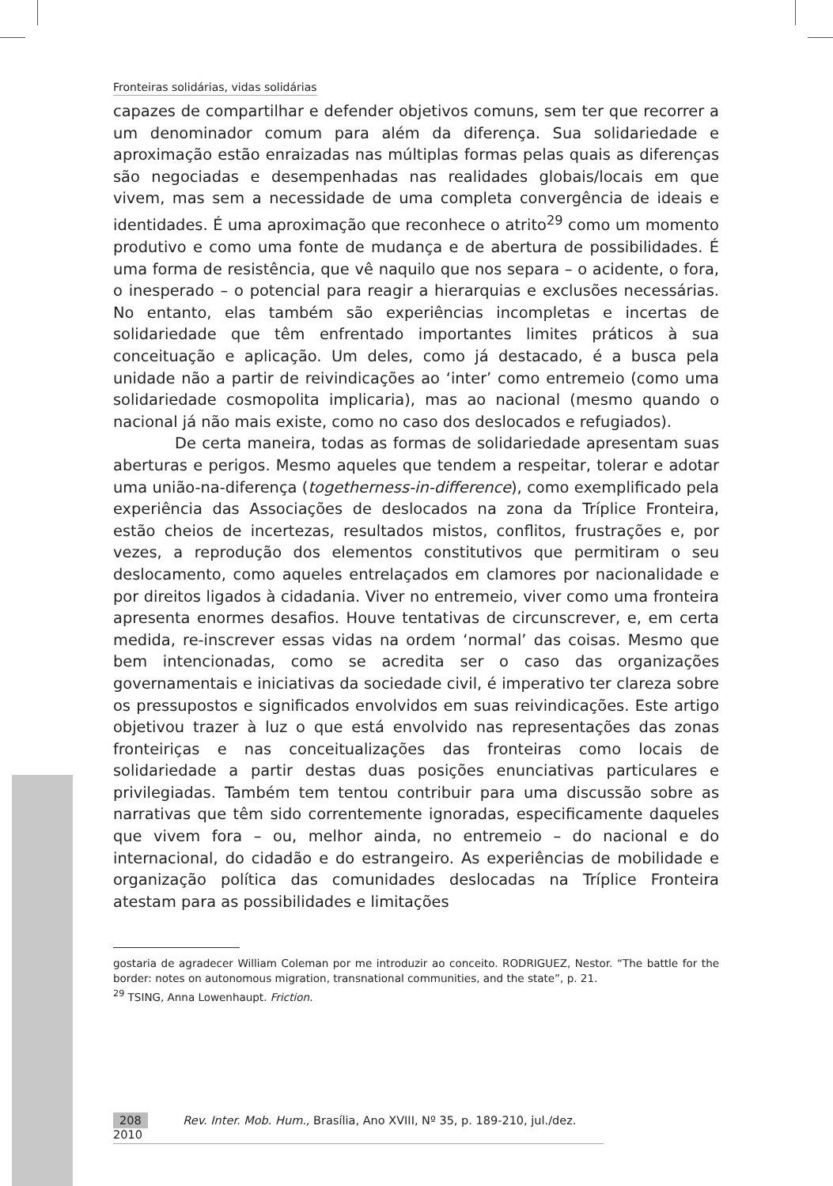Fronteiras solidárias, vidas solidárias
capazes de compartilhar e defender objetivos comuns, sem ter que recorrer a um denominador comum para além da diferença. Sua solidariedade e aproximação estão enraizadas nas múltiplas formas pelas quais as diferenças são negociadas e desempenhadas nas realidades globais/locais em que vivem, mas sem a necessidade de uma completa convergência de ideais e identidades. É uma aproximação que reconhece o atrito<sup>29</sup> como um momento produtivo e como uma fonte de mudança e de abertura de possibilidades. É uma forma de resistência, que vê naquilo que nos separa – o acidente, o fora, o inesperado – o potencial para reagir a hierarquias e exclusões necessárias. No entanto, elas também são experiências incompletas e incertas de solidariedade que têm enfrentado importantes limites práticos à sua conceituação e aplicação. Um deles, como já destacado, é a busca pela unidade não a partir de reivindicações ao ‘inter’ como entremeio (como uma solidariedade cosmopolita implicaria), mas ao nacional (mesmo quando o nacional já não mais existe, como no caso dos deslocados e refugiados).
De certa maneira, todas as formas de solidariedade apresentam suas aberturas e perigos. Mesmo aqueles que tendem a respeitar, tolerar e adotar uma união-na-diferença (togetherness-in-difference), como exemplificado pela experiência das Associações de deslocados na zona da Tríplice Fronteira, estão cheios de incertezas, resultados mistos, conflitos, frustrações e, por vezes, a reprodução dos elementos constitutivos que permitiram o seu deslocamento, como aqueles entrelaçados em clamores por nacionalidade e por direitos ligados à cidadania. Viver no entremeio, viver como uma fronteira apresenta enormes desafios. Houve tentativas de circunscrever, e, em certa medida, re-inscrever essas vidas na ordem ‘normal’ das coisas. Mesmo que bem intencionadas, como se acredita ser o caso das organizações governamentais e iniciativas da sociedade civil, é imperativo ter clareza sobre os pressupostos e significados envolvidos em suas reivindicações. Este artigo objetivou trazer à luz o que está envolvido nas representações das zonas fronteiriças e nas conceitualizações das fronteiras como locais de solidariedade a partir destas duas posições enunciativas particulares e privilegiadas. Também tem tentou contribuir para uma discussão sobre as narrativas que têm sido correntemente ignoradas, especificamente daqueles que vivem fora – ou, melhor ainda, no entremeio – do nacional e do internacional, do cidadão e do estrangeiro. As experiências de mobilidade e organização política das comunidades deslocadas na Tríplice Fronteira atestam para as possibilidades e limitações
gostaria de agradecer William Coleman por me introduzir ao conceito. RODRIGUEZ, Nestor. “The battle for the border: notes on autonomous migration, transnational communities, and the state”, p. 21.
<sup>29</sup> TSING, Anna Lowenhaupt. Friction.
208 Rev. Inter. Mob. Hum., Brasília, Ano XVIII, Nº 35, p. 189-210, jul./dez. 2010